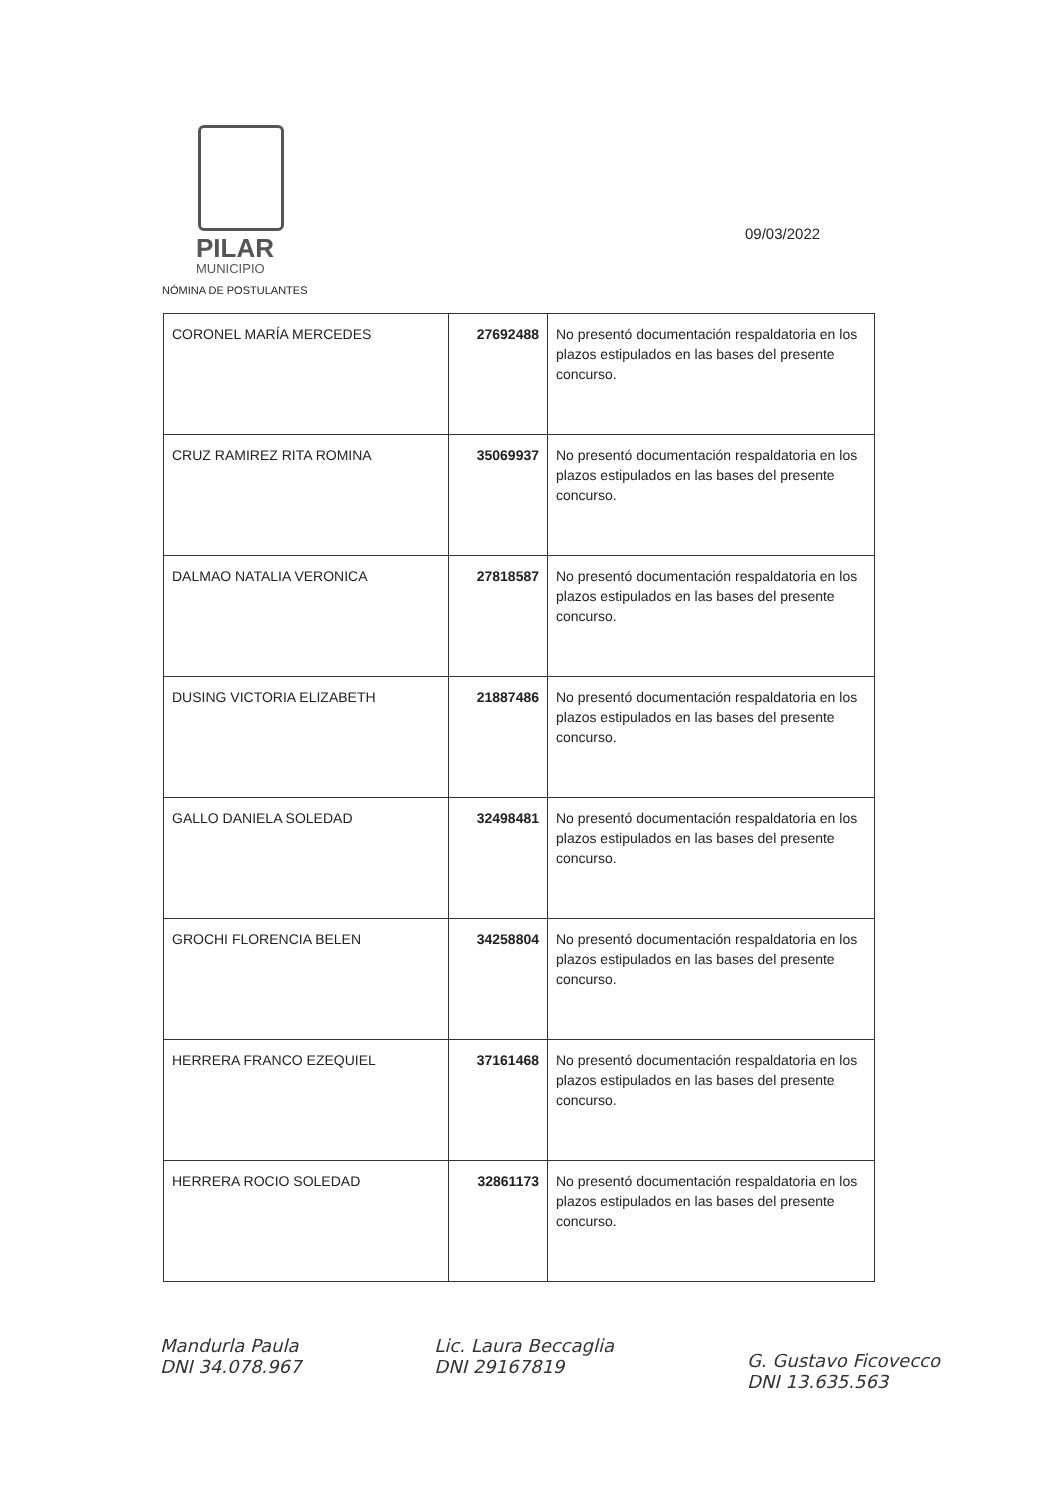PILAR
MUNICIPIO
NÓMINA DE POSTULANTES
09/03/2022
| CORONEL MARÍA MERCEDES | 27692488 | No presentó documentación respaldatoria en los plazos estipulados en las bases del presente concurso. |
| CRUZ RAMIREZ RITA ROMINA | 35069937 | No presentó documentación respaldatoria en los plazos estipulados en las bases del presente concurso. |
| DALMAO NATALIA VERONICA | 27818587 | No presentó documentación respaldatoria en los plazos estipulados en las bases del presente concurso. |
| DUSING VICTORIA ELIZABETH | 21887486 | No presentó documentación respaldatoria en los plazos estipulados en las bases del presente concurso. |
| GALLO DANIELA SOLEDAD | 32498481 | No presentó documentación respaldatoria en los plazos estipulados en las bases del presente concurso. |
| GROCHI FLORENCIA BELEN | 34258804 | No presentó documentación respaldatoria en los plazos estipulados en las bases del presente concurso. |
| HERRERA FRANCO EZEQUIEL | 37161468 | No presentó documentación respaldatoria en los plazos estipulados en las bases del presente concurso. |
| HERRERA ROCIO SOLEDAD | 32861173 | No presentó documentación respaldatoria en los plazos estipulados en las bases del presente concurso. |
Mandurla Paula
DNI 34.078.967
Lic. Laura Beccaglia
DNI 29167819
G. Gustavo Ficovecco
DNI 13.635.563